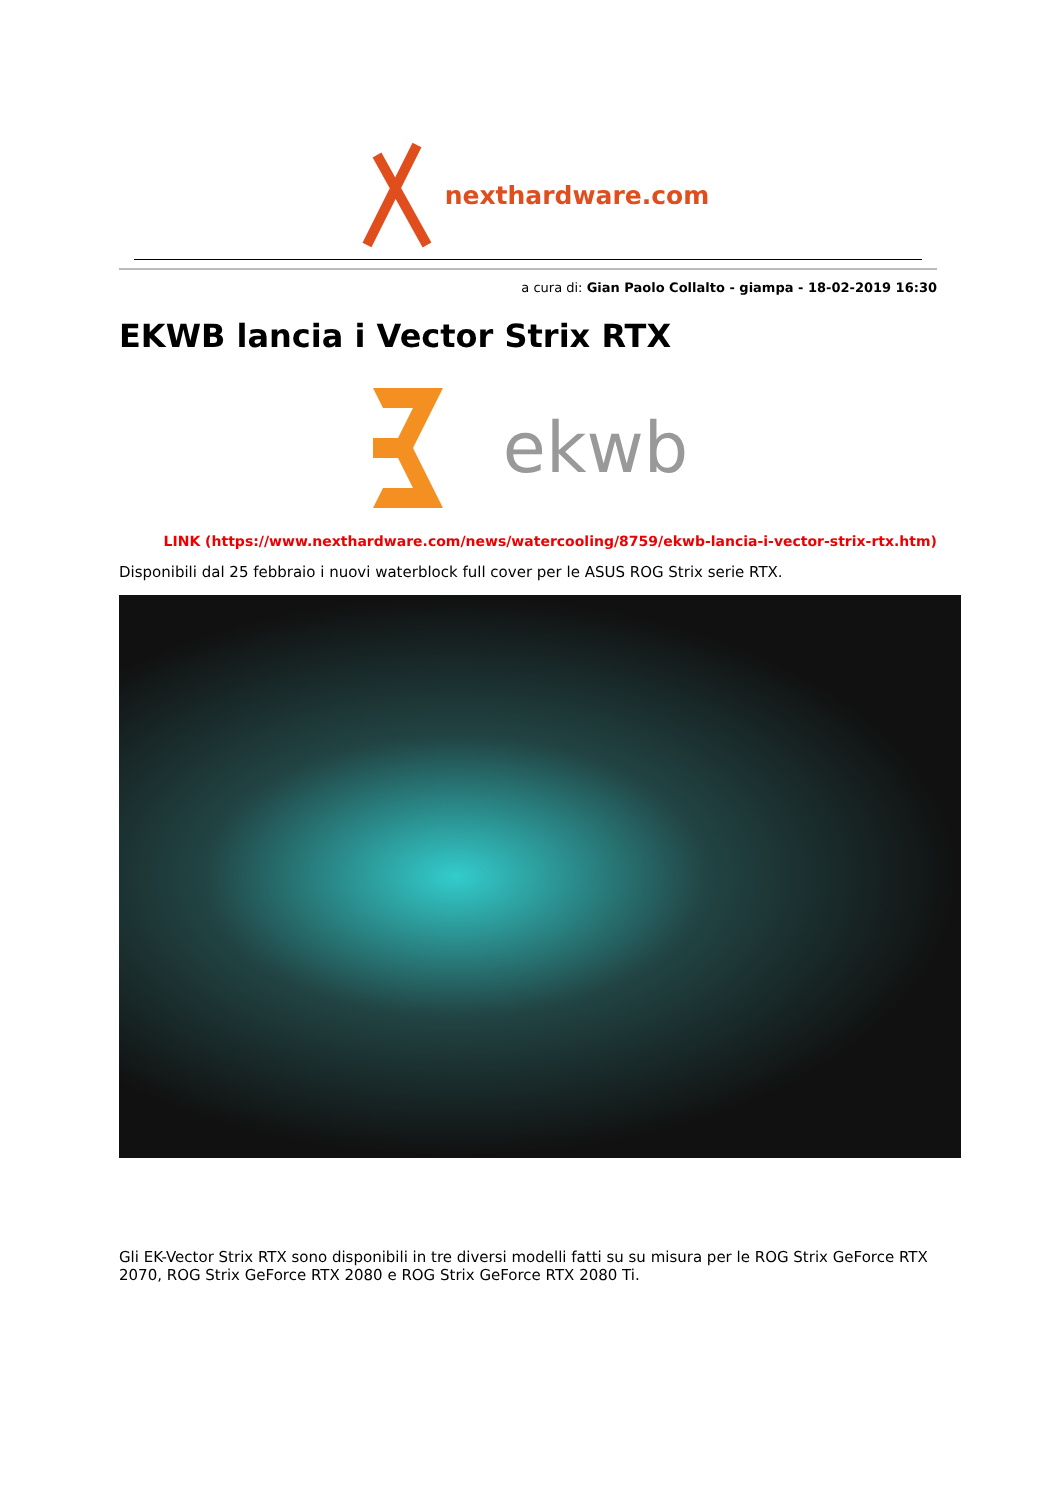nexthardware.com
a cura di: Gian Paolo Collalto - giampa - 18-02-2019 16:30
EKWB lancia i Vector Strix RTX
ekwb
LINK (https://www.nexthardware.com/news/watercooling/8759/ekwb-lancia-i-vector-strix-rtx.htm)
Disponibili dal 25 febbraio i nuovi waterblock full cover per le ASUS ROG Strix serie RTX.
Gli EK-Vector Strix RTX sono disponibili in tre diversi modelli fatti su su misura per le ROG Strix GeForce RTX 2070, ROG Strix GeForce RTX 2080 e ROG Strix GeForce RTX 2080 Ti.